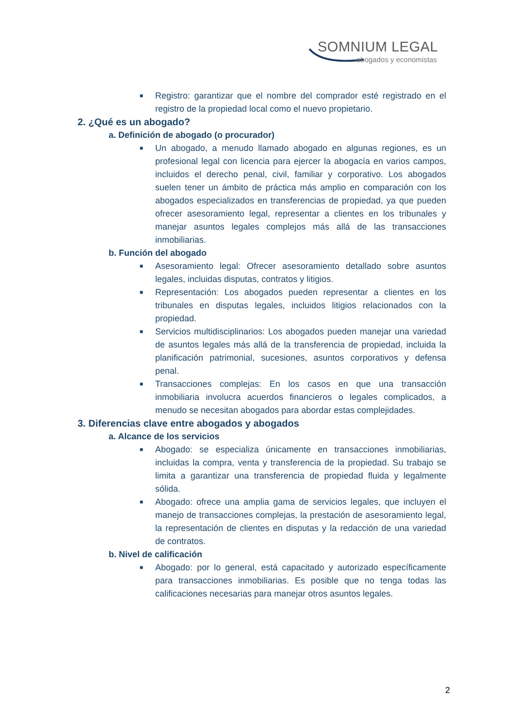SOMNIUM LEGAL
abogados y economistas
■
Registro: garantizar que el nombre del comprador esté registrado en el registro de la propiedad local como el nuevo propietario.
2. ¿Qué es un abogado?
a. Definición de abogado (o procurador)
■
Un abogado, a menudo llamado abogado en algunas regiones, es un profesional legal con licencia para ejercer la abogacía en varios campos, incluidos el derecho penal, civil, familiar y corporativo. Los abogados suelen tener un ámbito de práctica más amplio en comparación con los abogados especializados en transferencias de propiedad, ya que pueden ofrecer asesoramiento legal, representar a clientes en los tribunales y manejar asuntos legales complejos más allá de las transacciones inmobiliarias.
b. Función del abogado
■
Asesoramiento legal: Ofrecer asesoramiento detallado sobre asuntos legales, incluidas disputas, contratos y litigios.
■
Representación: Los abogados pueden representar a clientes en los tribunales en disputas legales, incluidos litigios relacionados con la propiedad.
■
Servicios multidisciplinarios: Los abogados pueden manejar una variedad de asuntos legales más allá de la transferencia de propiedad, incluida la planificación patrimonial, sucesiones, asuntos corporativos y defensa penal.
■
Transacciones complejas: En los casos en que una transacción inmobiliaria involucra acuerdos financieros o legales complicados, a menudo se necesitan abogados para abordar estas complejidades.
3. Diferencias clave entre abogados y abogados
a. Alcance de los servicios
■
Abogado: se especializa únicamente en transacciones inmobiliarias, incluidas la compra, venta y transferencia de la propiedad. Su trabajo se limita a garantizar una transferencia de propiedad fluida y legalmente sólida.
■
Abogado: ofrece una amplia gama de servicios legales, que incluyen el manejo de transacciones complejas, la prestación de asesoramiento legal, la representación de clientes en disputas y la redacción de una variedad de contratos.
b. Nivel de calificación
■
Abogado: por lo general, está capacitado y autorizado específicamente para transacciones inmobiliarias. Es posible que no tenga todas las calificaciones necesarias para manejar otros asuntos legales.
2